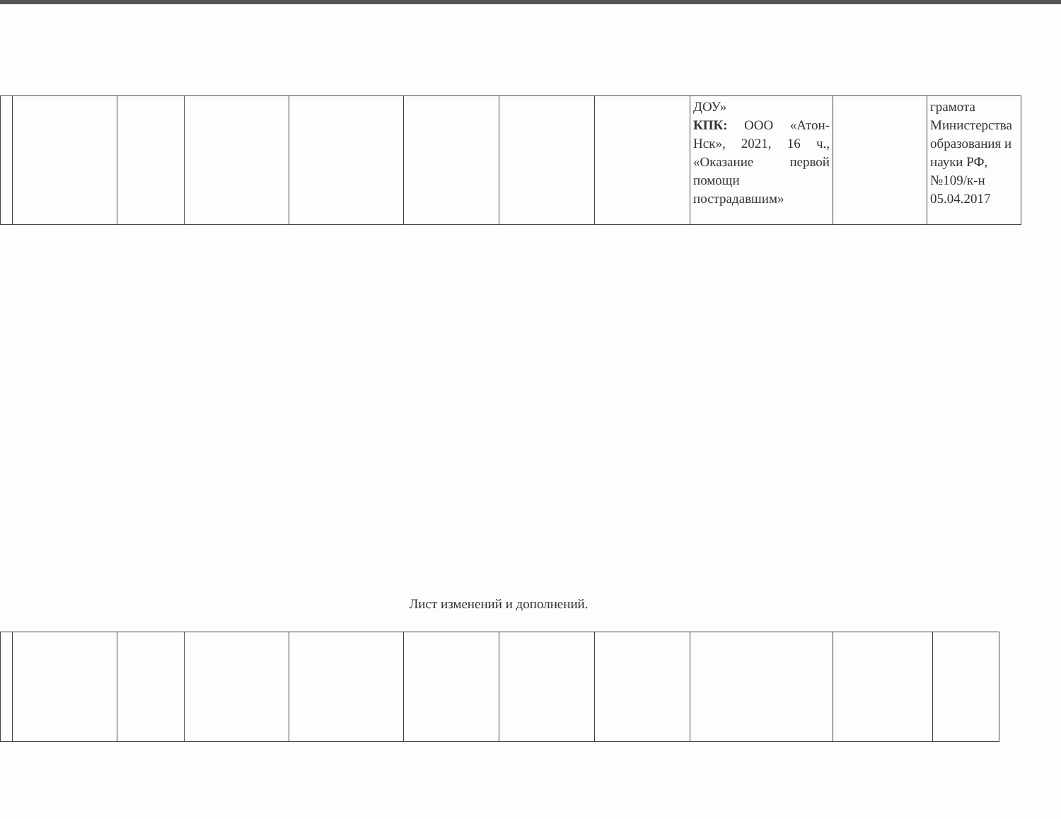| | | | | | | | | ДОУ» КПК: ООО «Атон-Нск», 2021, 16 ч., «Оказание первой помощи пострадавшим» | | грамота Министерства образования и науки РФ, №109/к-н 05.04.2017 |
Лист изменений и дополнений.